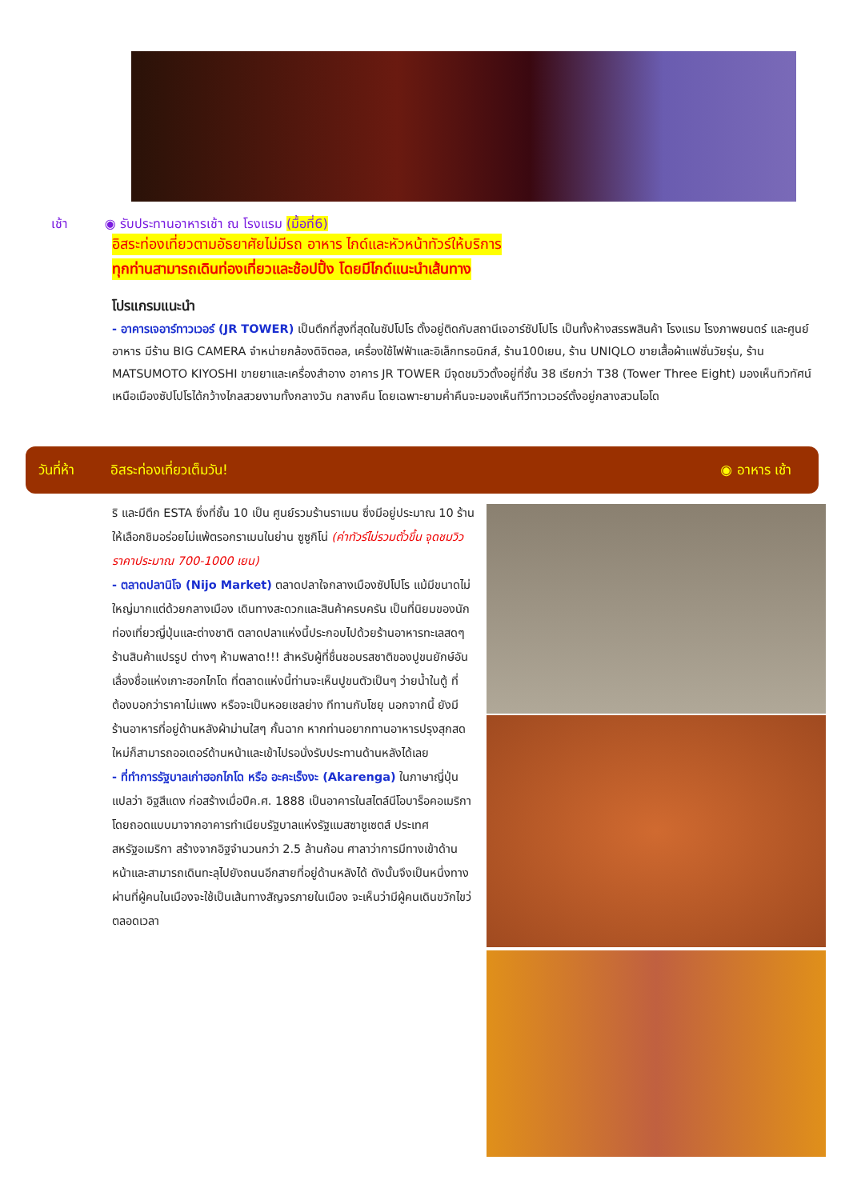เช้า ◉ รับประทานอาหารเช้า ณ โรงแรม (มื้อที่6)
อิสระท่องเที่ยวตามอัธยาศัยไม่มีรถ อาหาร ไกด์และหัวหน้าทัวร์ให้บริการ
ทุกท่านสามารถเดินท่องเที่ยวและช้อปปิ้ง โดยมีไกด์แนะนำเส้นทาง
โปรแกรมแนะนำ
- อาคารเจอาร์ทาวเวอร์ (JR TOWER) เป็นตึกที่สูงที่สุดในซัปโปโร ตั้งอยู่ติดกับสถานีเจอาร์ซัปโปโร เป็นทั้งห้างสรรพสินค้า โรงแรม โรงภาพยนตร์ และศูนย์อาหาร มีร้าน BIG CAMERA จำหน่ายกล้องดิจิตอล, เครื่องใช้ไฟฟ้าและอิเล็กทรอนิกส์, ร้าน100เยน, ร้าน UNIQLO ขายเสื้อผ้าแฟชั่นวัยรุ่น, ร้าน MATSUMOTO KIYOSHI ขายยาและเครื่องสำอาง อาคาร JR TOWER มีจุดชมวิวตั้งอยู่ที่ชั้น 38 เรียกว่า T38 (Tower Three Eight) มองเห็นทิวทัศน์เหนือเมืองซัปโปโรได้กว้างไกลสวยงามทั้งกลางวัน กลางคืน โดยเฉพาะยามค่ำคืนจะมองเห็นทีวีทาวเวอร์ตั้งอยู่กลางสวนโอโด
วันที่ห้า อิสระท่องเที่ยวเต็มวัน! ◉ อาหาร เช้า
ริ และมีตึก ESTA ซึ่งที่ชั้น 10 เป็น ศูนย์รวมร้านราเมน ซึ่งมีอยู่ประมาณ 10 ร้าน ให้เลือกชิมอร่อยไม่แพ้ตรอกราเมนในย่าน ซูซูกิโน่ (ค่าทัวร์ไม่รวมตั๋วขึ้น จุดชมวิวราคาประมาณ 700-1000 เยน)
- ตลาดปลานิโจ (Nijo Market) ตลาดปลาใจกลางเมืองซัปโปโร แม้มีขนาดไม่ใหญ่มากแต่ด้วยกลางเมือง เดินทางสะดวกและสินค้าครบครัน เป็นที่นิยมของนักท่องเที่ยวญี่ปุ่นและต่างชาติ ตลาดปลาแห่งนี้ประกอบไปด้วยร้านอาหารทะเลสดๆ ร้านสินค้าแปรรูป ต่างๆ ห้ามพลาด!!! สำหรับผู้ที่ชื่นชอบรสชาติของปูขนยักษ์อันเลื่องชื่อแห่งเกาะฮอกไกโด ที่ตลาดแห่งนี้ท่านจะเห็นปูขนตัวเป็นๆ ว่ายน้ำในตู้ ที่ต้องบอกว่าราคาไม่แพง หรือจะเป็นหอยเชลย่าง ทีทานกับโชยุ นอกจากนี้ ยังมีร้านอาหารที่อยู่ด้านหลังผ้าม่านใสๆ กั้นฉาก หากท่านอยากทานอาหารปรุงสุกสดใหม่ก็สามารถออเดอร์ด้านหน้าและเข้าไปรอนั่งรับประทานด้านหลังได้เลย
- ที่ทำการรัฐบาลเก่าฮอกไกโด หรือ อะคะเร็งงะ (Akarenga) ในภาษาญี่ปุ่นแปลว่า อิฐสีแดง ก่อสร้างเมื่อปีค.ศ. 1888 เป็นอาคารในสไตล์นีโอบาร็อคอเมริกาโดยถอดแบบมาจากอาคารทำเนียบรัฐบาลแห่งรัฐแมสซาชูเซตส์ ประเทศสหรัฐอเมริกา สร้างจากอิฐจำนวนกว่า 2.5 ล้านก้อน ศาลาว่าการมีทางเข้าด้านหน้าและสามารถเดินทะลุไปยังถนนอีกสายที่อยู่ด้านหลังได้ ดังนั้นจึงเป็นหนึ่งทางผ่านที่ผู้คนในเมืองจะใช้เป็นเส้นทางสัญจรภายในเมือง จะเห็นว่ามีผู้คนเดินขวักไขว่ตลอดเวลา